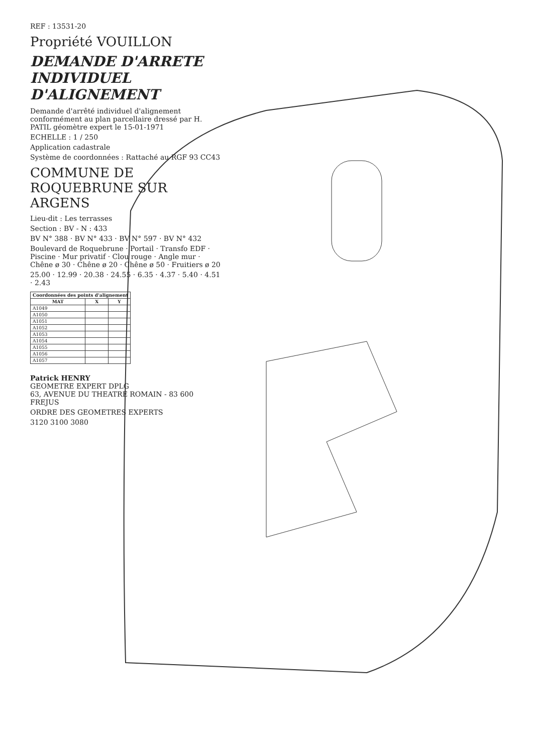REF : 13531-20
Propriété VOUILLON
DEMANDE D'ARRETE INDIVIDUEL D'ALIGNEMENT
Demande d'arrêté individuel d'alignement conformément au plan parcellaire dressé par H. PATIL géomètre expert le 15-01-1971
ECHELLE : 1 / 250
Application cadastrale
Système de coordonnées : Rattaché au RGF 93 CC43
COMMUNE DE ROQUEBRUNE SUR ARGENS
Lieu-dit : Les terrasses
Section : BV - N : 433
BV N° 388 · BV N° 433 · BV N° 597 · BV N° 432
Boulevard de Roquebrune · Portail · Transfo EDF · Piscine · Mur privatif · Clou rouge · Angle mur · Chêne ø 30 · Chêne ø 20 · Chêne ø 50 · Fruitiers ø 20
25.00 · 12.99 · 20.38 · 24.55 · 6.35 · 4.37 · 5.40 · 4.51 · 2.43
| Coordonnées des points d'alignement | | |
| --- | --- | --- |
| MAT | X | Y |
| A1049 | | |
| A1050 | | |
| A1051 | | |
| A1052 | | |
| A1053 | | |
| A1054 | | |
| A1055 | | |
| A1056 | | |
| A1057 | | |
Patrick HENRY
GEOMETRE EXPERT DPLG
63, AVENUE DU THEATRE ROMAIN - 83 600 FREJUS
ORDRE DES GEOMETRES EXPERTS
3120 3100 3080